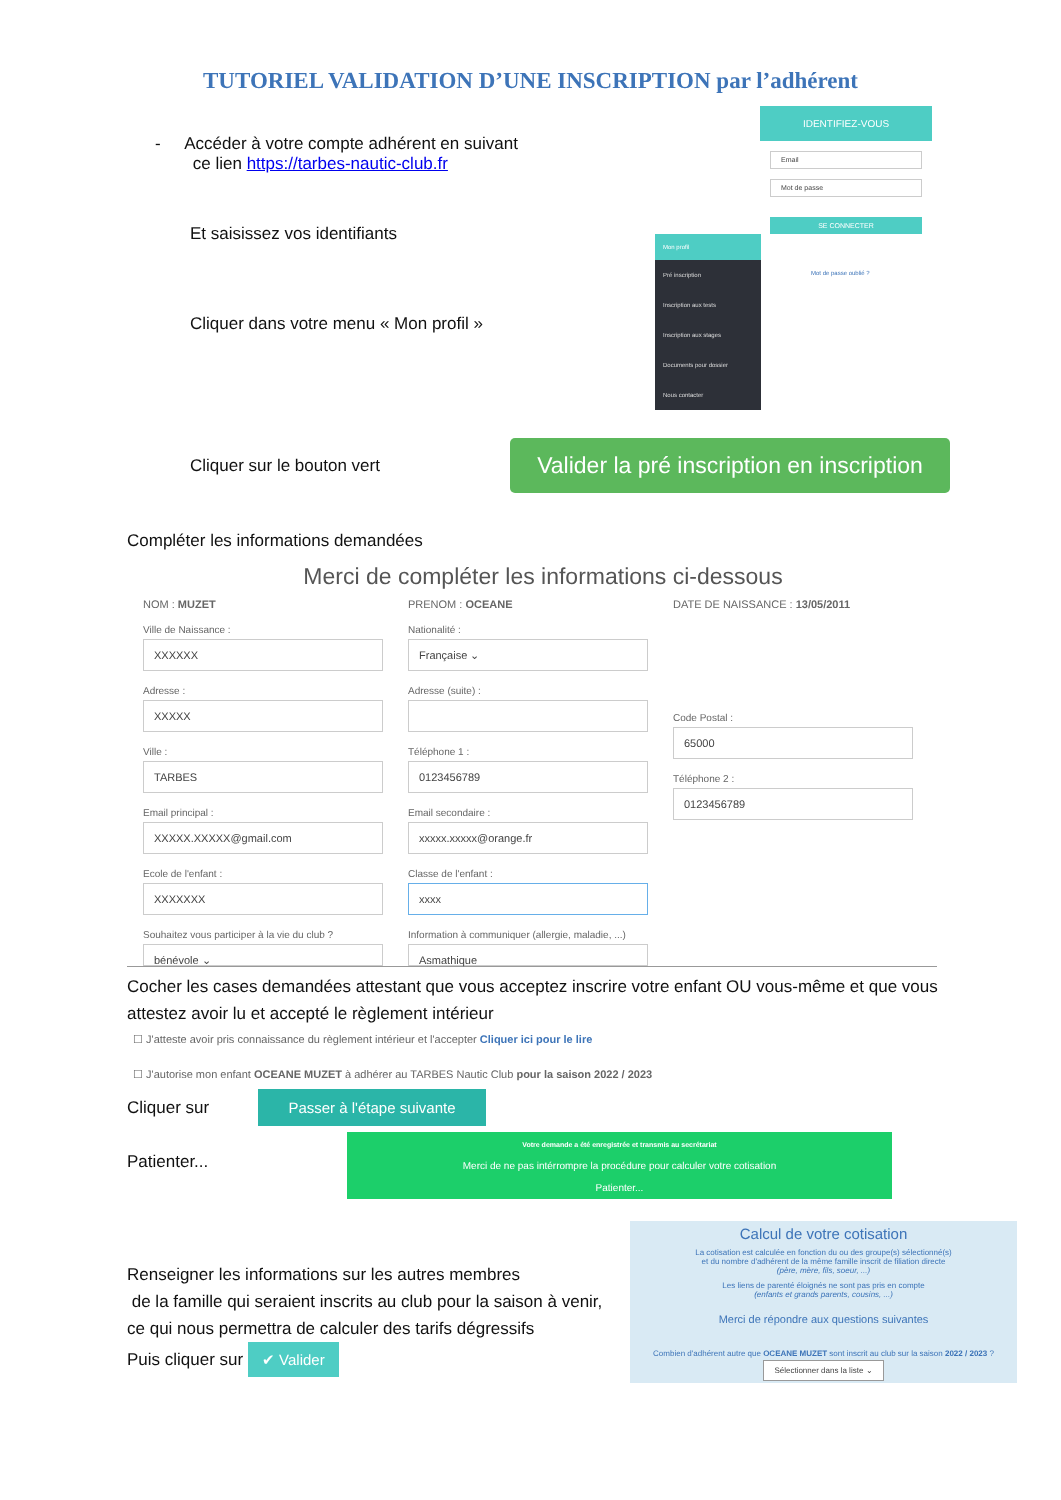TUTORIEL VALIDATION D’UNE INSCRIPTION par l’adhérent
- Accéder à votre compte adhérent en suivant
ce lien https://tarbes-nautic-club.fr
Et saisissez vos identifiants
Cliquer dans votre menu « Mon profil »
IDENTIFIEZ-VOUS
Email
Mot de passe
SE CONNECTER
Mon profil
Pré inscription
Inscription aux tests
Inscription aux stages
Documents pour dossier
Nous contacter
Mot de passe oublié ?
Cliquer sur le bouton vert
Valider la pré inscription en inscription
Compléter les informations demandées
Merci de compléter les informations ci-dessous
NOM : MUZET PRENOM : OCEANE DATE DE NAISSANCE : 13/05/2011
Ville de Naissance :
XXXXXX
Adresse :
XXXXX
Ville :
TARBES
Email principal :
XXXXX.XXXXX@gmail.com
Ecole de l'enfant :
XXXXXXX
Souhaitez vous participer à la vie du club ?
bénévole ⌄
Nationalité :
Française ⌄
Adresse (suite) :
Téléphone 1 :
0123456789
Email secondaire :
xxxxx.xxxxx@orange.fr
Classe de l'enfant :
xxxx
Information à communiquer (allergie, maladie, ...)
Asmathique
Code Postal :
65000
Téléphone 2 :
0123456789
Cocher les cases demandées attestant que vous acceptez inscrire votre enfant OU vous-même et que vous attestez avoir lu et accepté le règlement intérieur
☐ J'atteste avoir pris connaissance du règlement intérieur et l'accepter Cliquer ici pour le lire
☐ J'autorise mon enfant OCEANE MUZET à adhérer au TARBES Nautic Club pour la saison 2022 / 2023
Cliquer sur
Passer à l'étape suivante
Patienter...
Votre demande a été enregistrée et transmis au secrétariat
Merci de ne pas intérrompre la procédure pour calculer votre cotisation
Patienter...
Renseigner les informations sur les autres membres
de la famille qui seraient inscrits au club pour la saison à venir,
ce qui nous permettra de calculer des tarifs dégressifs
Puis cliquer sur ✔ Valider
Calcul de votre cotisation
La cotisation est calculée en fonction du ou des groupe(s) sélectionné(s)
et du nombre d'adhérent de la même famille inscrit de filiation directe
(père, mère, fils, soeur, ...)
Les liens de parenté éloignés ne sont pas pris en compte
(enfants et grands parents, cousins, ...)
Merci de répondre aux questions suivantes
Combien d'adhérent autre que OCEANE MUZET sont inscrit au club sur la saison 2022 / 2023 ?
Sélectionner dans la liste ⌄